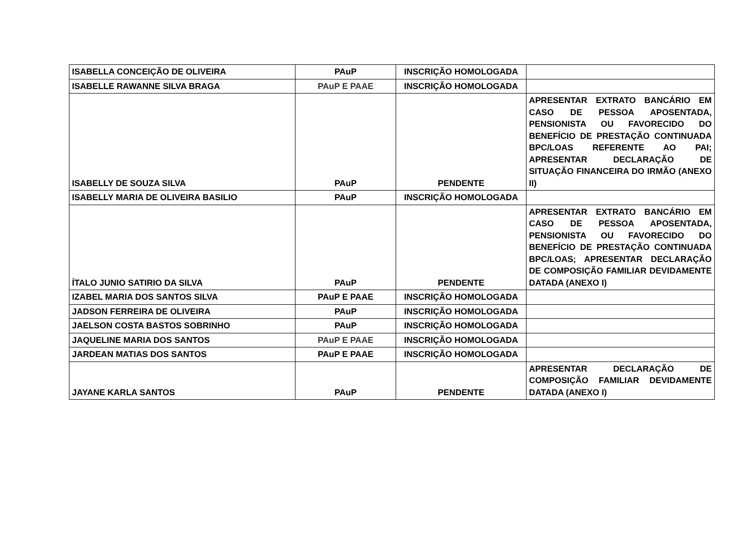| ISABELLA CONCEIÇÃO DE OLIVEIRA | PAuP | INSCRIÇÃO HOMOLOGADA | |
| ISABELLE RAWANNE SILVA BRAGA | PAuP E PAAE | INSCRIÇÃO HOMOLOGADA | |
| ISABELLY DE SOUZA SILVA | PAuP | PENDENTE | APRESENTAR EXTRATO BANCÁRIO EM CASO DE PESSOA APOSENTADA, PENSIONISTA OU FAVORECIDO DO BENEFÍCIO DE PRESTAÇÃO CONTINUADA BPC/LOAS REFERENTE AO PAI; APRESENTAR DECLARAÇÃO DE SITUAÇÃO FINANCEIRA DO IRMÃO (ANEXO II) |
| ISABELLY MARIA DE OLIVEIRA BASILIO | PAuP | INSCRIÇÃO HOMOLOGADA | |
| ÍTALO JUNIO SATIRIO DA SILVA | PAuP | PENDENTE | APRESENTAR EXTRATO BANCÁRIO EM CASO DE PESSOA APOSENTADA, PENSIONISTA OU FAVORECIDO DO BENEFÍCIO DE PRESTAÇÃO CONTINUADA BPC/LOAS; APRESENTAR DECLARAÇÃO DE COMPOSIÇÃO FAMILIAR DEVIDAMENTE DATADA (ANEXO I) |
| IZABEL MARIA DOS SANTOS SILVA | PAuP E PAAE | INSCRIÇÃO HOMOLOGADA | |
| JADSON FERREIRA DE OLIVEIRA | PAuP | INSCRIÇÃO HOMOLOGADA | |
| JAELSON COSTA BASTOS SOBRINHO | PAuP | INSCRIÇÃO HOMOLOGADA | |
| JAQUELINE MARIA DOS SANTOS | PAuP E PAAE | INSCRIÇÃO HOMOLOGADA | |
| JARDEAN MATIAS DOS SANTOS | PAuP E PAAE | INSCRIÇÃO HOMOLOGADA | |
| JAYANE KARLA SANTOS | PAuP | PENDENTE | APRESENTAR DECLARAÇÃO DE COMPOSIÇÃO FAMILIAR DEVIDAMENTE DATADA (ANEXO I) |